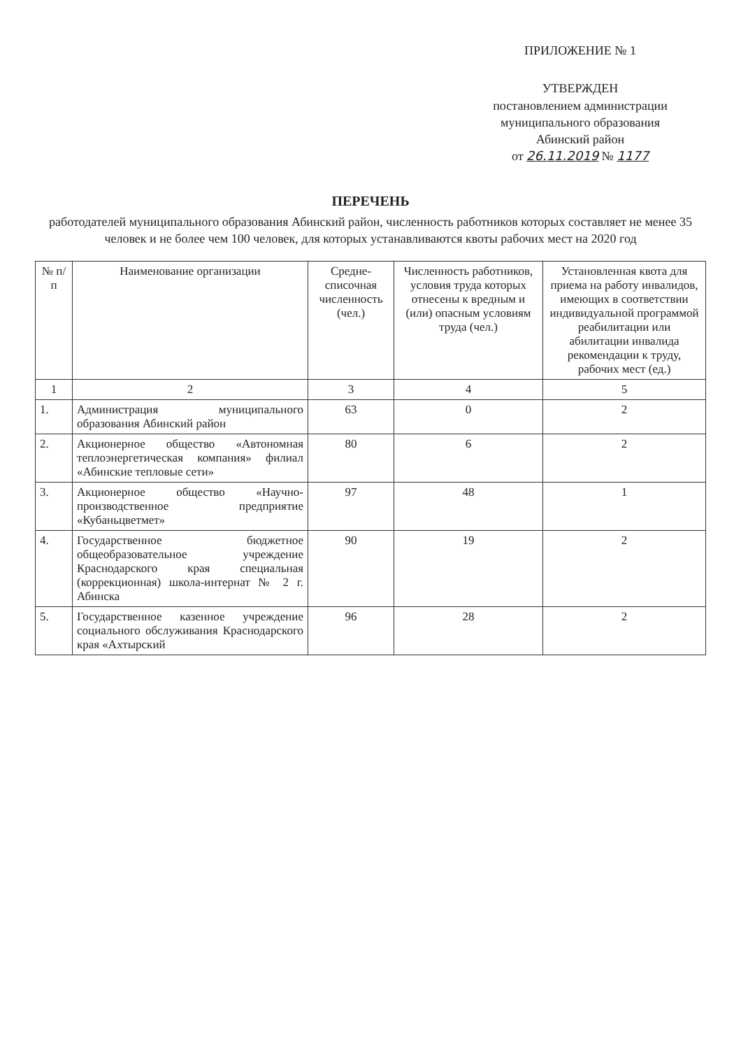ПРИЛОЖЕНИЕ № 1
УТВЕРЖДЕН
постановлением администрации
муниципального образования
Абинский район
от 26.11.2019 № 1177
ПЕРЕЧЕНЬ
работодателей муниципального образования Абинский район, численность работников которых составляет не менее 35 человек и не более чем 100 человек, для которых устанавливаются квоты рабочих мест на 2020 год
| № п/ п | Наименование организации | Средне-списочная численность (чел.) | Численность работников, условия труда которых отнесены к вредным и (или) опасным условиям труда (чел.) | Установленная квота для приема на работу инвалидов, имеющих в соответствии индивидуальной программой реабилитации или абилитации инвалида рекомендации к труду, рабочих мест (ед.) |
| --- | --- | --- | --- | --- |
| 1 | 2 | 3 | 4 | 5 |
| 1. | Администрация муниципального образования Абинский район | 63 | 0 | 2 |
| 2. | Акционерное общество «Автономная теплоэнергетическая компания» филиал «Абинские тепловые сети» | 80 | 6 | 2 |
| 3. | Акционерное общество «Научно-производственное предприятие «Кубаньцветмет» | 97 | 48 | 1 |
| 4. | Государственное бюджетное общеобразовательное учреждение Краснодарского края специальная (коррекционная) школа-интернат № 2 г. Абинска | 90 | 19 | 2 |
| 5. | Государственное казенное учреждение социального обслуживания Краснодарского края «Ахтырский | 96 | 28 | 2 |